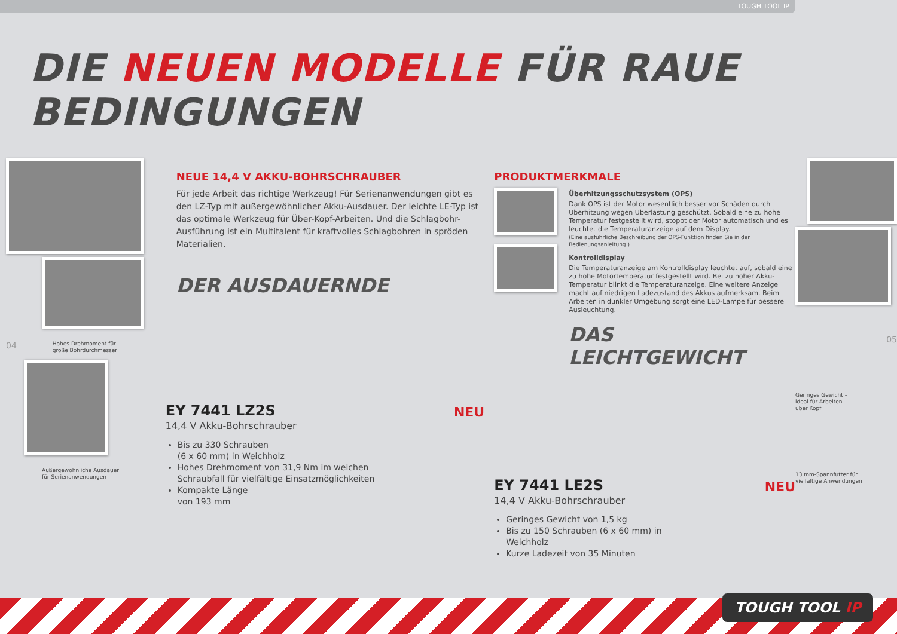TOUGH TOOL IP
DIE NEUEN MODELLE FÜR RAUE BEDINGUNGEN
04 Hohes Drehmoment für
große Bohrdurchmesser
Außergewöhnliche Ausdauer
für Serienanwendungen
NEUE 14,4 V AKKU-BOHRSCHRAUBER
Für jede Arbeit das richtige Werkzeug! Für Serienanwendungen gibt es den LZ-Typ mit außergewöhnlicher Akku-Ausdauer. Der leichte LE-Typ ist das optimale Werkzeug für Über-Kopf-Arbeiten. Und die Schlagbohr-Ausführung ist ein Multitalent für kraftvolles Schlagbohren in spröden Materialien.
DER AUSDAUERNDE
EY 7441 LZ2S
14,4 V Akku-Bohrschrauber
Bis zu 330 Schrauben
(6 x 60 mm) in Weichholz
Hohes Drehmoment von 31,9 Nm im weichen Schraubfall für vielfältige Einsatzmöglichkeiten
Kompakte Länge
von 193 mm
NEU
PRODUKTMERKMALE
Überhitzungsschutzsystem (OPS)
Dank OPS ist der Motor wesentlich besser vor Schäden durch Überhitzung wegen Überlastung geschützt. Sobald eine zu hohe Temperatur festgestellt wird, stoppt der Motor automatisch und es leuchtet die Temperaturanzeige auf dem Display.
(Eine ausführliche Beschreibung der OPS-Funktion finden Sie in der Bedienungsanleitung.)
Kontrolldisplay
Die Temperaturanzeige am Kontrolldisplay leuchtet auf, sobald eine zu hohe Motortemperatur festgestellt wird. Bei zu hoher Akku-Temperatur blinkt die Temperaturanzeige. Eine weitere Anzeige macht auf niedrigen Ladezustand des Akkus aufmerksam. Beim Arbeiten in dunkler Umgebung sorgt eine LED-Lampe für bessere Ausleuchtung.
DAS LEICHTGEWICHT
EY 7441 LE2S
14,4 V Akku-Bohrschrauber
Geringes Gewicht von 1,5 kg
Bis zu 150 Schrauben (6 x 60 mm) in Weichholz
Kurze Ladezeit von 35 Minuten
NEU
05
Geringes Gewicht –
ideal für Arbeiten
über Kopf
13 mm-Spannfutter für
vielfältige Anwendungen
TOUGH TOOL IP